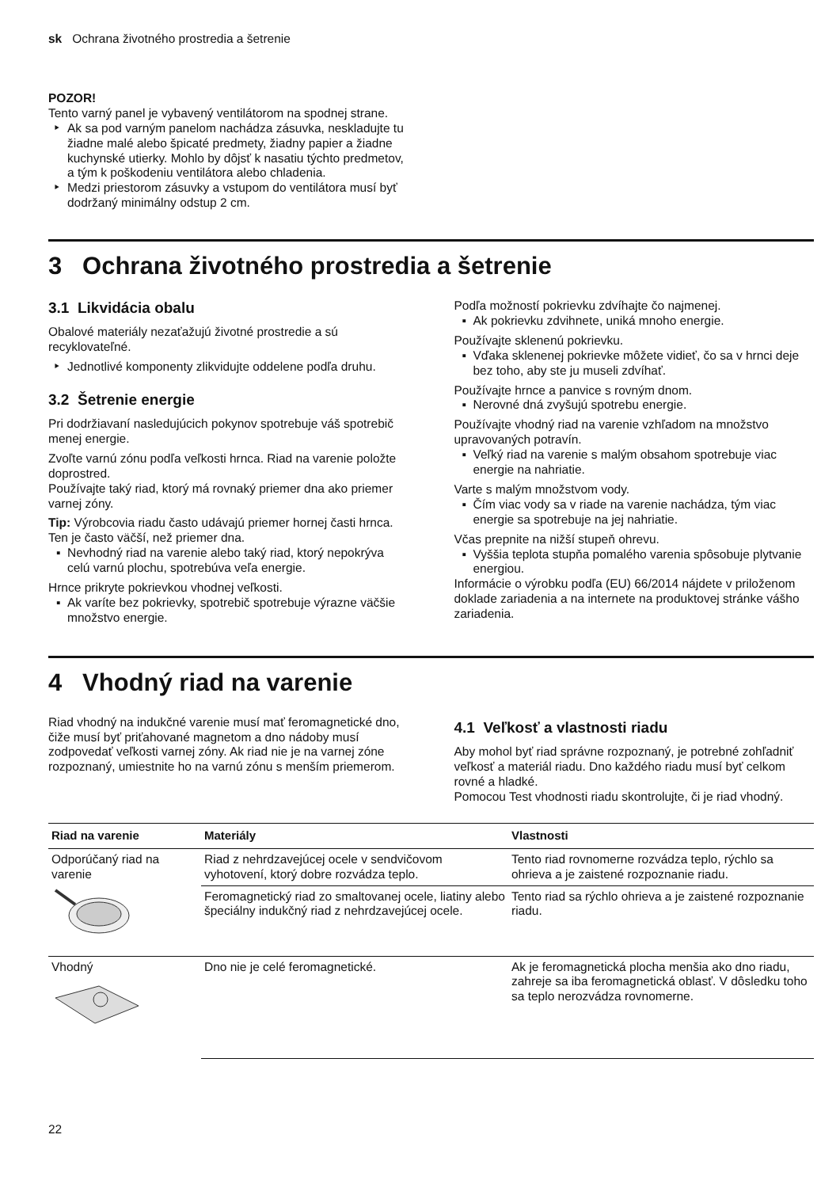sk Ochrana životného prostredia a šetrenie
POZOR!
Tento varný panel je vybavený ventilátorom na spodnej strane.
Ak sa pod varným panelom nachádza zásuvka, neskladujte tu žiadne malé alebo špicaté predmety, žiadny papier a žiadne kuchynské utierky. Mohlo by dôjsť k nasatiu týchto predmetov, a tým k poškodeniu ventilátora alebo chladenia.
Medzi priestorom zásuvky a vstupom do ventilátora musí byť dodržaný minimálny odstup 2 cm.
3 Ochrana životného prostredia a šetrenie
3.1 Likvidácia obalu
Obalové materiály nezaťažujú životné prostredie a sú recyklovateľné.
Jednotlivé komponenty zlikvidujte oddelene podľa druhu.
3.2 Šetrenie energie
Pri dodržiavaní nasledujúcich pokynov spotrebuje váš spotrebič menej energie.
Zvoľte varnú zónu podľa veľkosti hrnca. Riad na varenie položte doprostred.
Používajte taký riad, ktorý má rovnaký priemer dna ako priemer varnej zóny.
Tip: Výrobcovia riadu často udávajú priemer hornej časti hrnca. Ten je často väčší, než priemer dna.
Nevhodný riad na varenie alebo taký riad, ktorý nepokrýva celú varnú plochu, spotrebúva veľa energie.
Hrnce prikryte pokrievkou vhodnej veľkosti.
Ak varíte bez pokrievky, spotrebič spotrebuje výrazne väčšie množstvo energie.
Podľa možností pokrievku zdvíhajte čo najmenej.
Ak pokrievku zdvihnete, uniká mnoho energie.
Používajte sklenenú pokrievku.
Vďaka sklenenej pokrievke môžete vidieť, čo sa v hrnci deje bez toho, aby ste ju museli zdvíhať.
Používajte hrnce a panvice s rovným dnom.
Nerovné dná zvyšujú spotrebu energie.
Používajte vhodný riad na varenie vzhľadom na množstvo upravovaných potravín.
Veľký riad na varenie s malým obsahom spotrebuje viac energie na nahriatie.
Varte s malým množstvom vody.
Čím viac vody sa v riade na varenie nachádza, tým viac energie sa spotrebuje na jej nahriatie.
Včas prepnite na nižší stupeň ohrevu.
Vyššia teplota stupňa pomalého varenia spôsobuje plytvanie energiou.
Informácie o výrobku podľa (EU) 66/2014 nájdete v priloženom doklade zariadenia a na internete na produktovej stránke vášho zariadenia.
4 Vhodný riad na varenie
Riad vhodný na indukčné varenie musí mať feromagnetické dno, čiže musí byť priťahované magnetom a dno nádoby musí zodpovedať veľkosti varnej zóny. Ak riad nie je na varnej zóne rozpoznaný, umiestnite ho na varnú zónu s menším priemerom.
4.1 Veľkosť a vlastnosti riadu
Aby mohol byť riad správne rozpoznaný, je potrebné zohľadniť veľkosť a materiál riadu. Dno každého riadu musí byť celkom rovné a hladké.
Pomocou Test vhodnosti riadu skontrolujte, či je riad vhodný.
| Riad na varenie | Materiály | Vlastnosti |
| --- | --- | --- |
| Odporúčaný riad na varenie | Riad z nehrdzavejúcej ocele v sendvičovom vyhotovení, ktorý dobre rozvádza teplo. | Tento riad rovnomerne rozvádza teplo, rýchlo sa ohrieva a je zaistené rozpoznanie riadu. |
| | Feromagnetický riad zo smaltovanej ocele, liatiny alebo špeciálny indukčný riad z nehrdzavejúcej ocele. | Tento riad sa rýchlo ohrieva a je zaistené rozpoznanie riadu. |
| Vhodný | Dno nie je celé feromagnetické. | Ak je feromagnetická plocha menšia ako dno riadu, zahreje sa iba feromagnetická oblasť. V dôsledku toho sa teplo nerozvádza rovnomerne. |
22